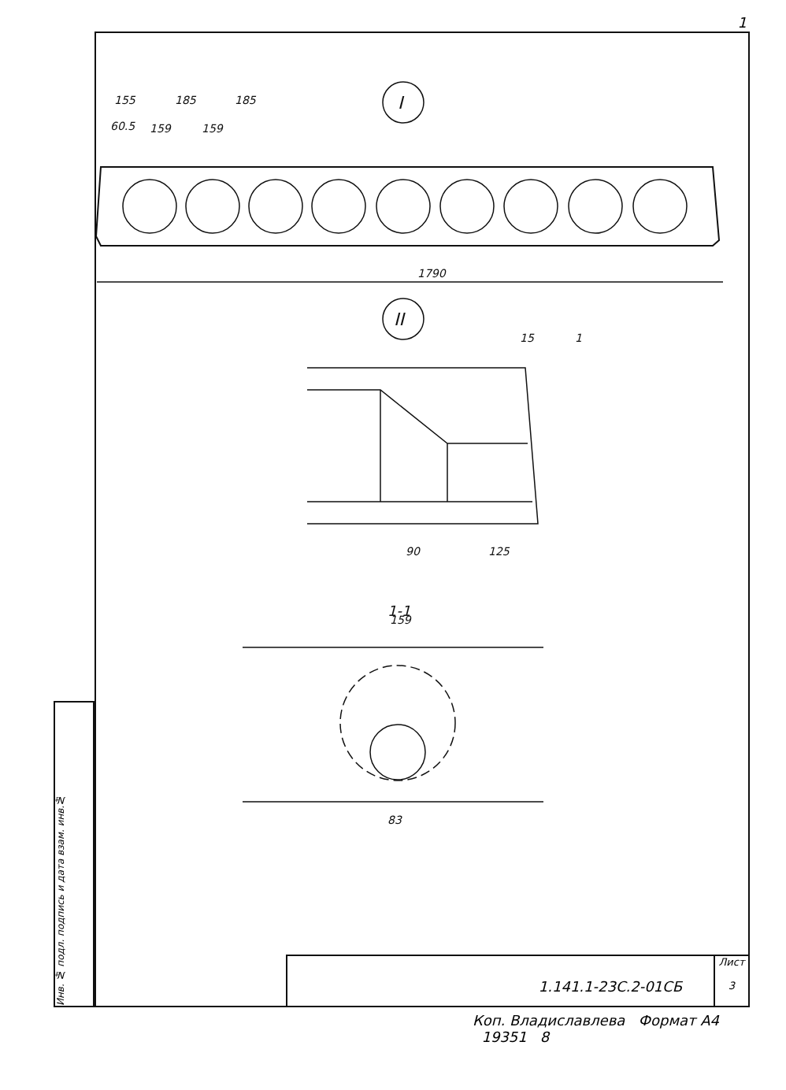1
155
185
185
60.5
159
159
1790
I
II
90
125
1-1
159
83
15
1
Инв. № подл. подпись и дата взам. инв.№
1.141.1-23С.2-01СБ
Лист
3
Коп. Владиславлева Формат А4
19351 8